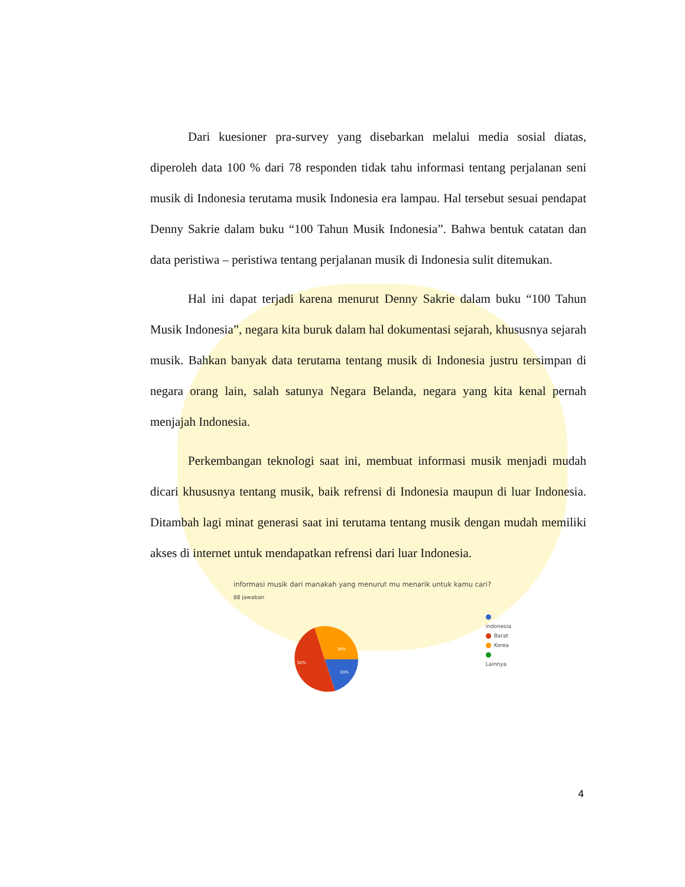Dari kuesioner pra-survey yang disebarkan melalui media sosial diatas, diperoleh data 100 % dari 78 responden tidak tahu informasi tentang perjalanan seni musik di Indonesia terutama musik Indonesia era lampau. Hal tersebut sesuai pendapat Denny Sakrie dalam buku “100 Tahun Musik Indonesia”. Bahwa bentuk catatan dan data peristiwa – peristiwa tentang perjalanan musik di Indonesia sulit ditemukan.
Hal ini dapat terjadi karena menurut Denny Sakrie dalam buku “100 Tahun Musik Indonesia”, negara kita buruk dalam hal dokumentasi sejarah, khususnya sejarah musik. Bahkan banyak data terutama tentang musik di Indonesia justru tersimpan di negara orang lain, salah satunya Negara Belanda, negara yang kita kenal pernah menjajah Indonesia.
Perkembangan teknologi saat ini, membuat informasi musik menjadi mudah dicari khususnya tentang musik, baik refrensi di Indonesia maupun di luar Indonesia. Ditambah lagi minat generasi saat ini terutama tentang musik dengan mudah memiliki akses di internet untuk mendapatkan refrensi dari luar Indonesia.
informasi musik dari manakah yang menurut mu menarik untuk kamu cari?
88 jawaban
30%
50%
20%
indonesia
Barat
Korea
Lainnya
4